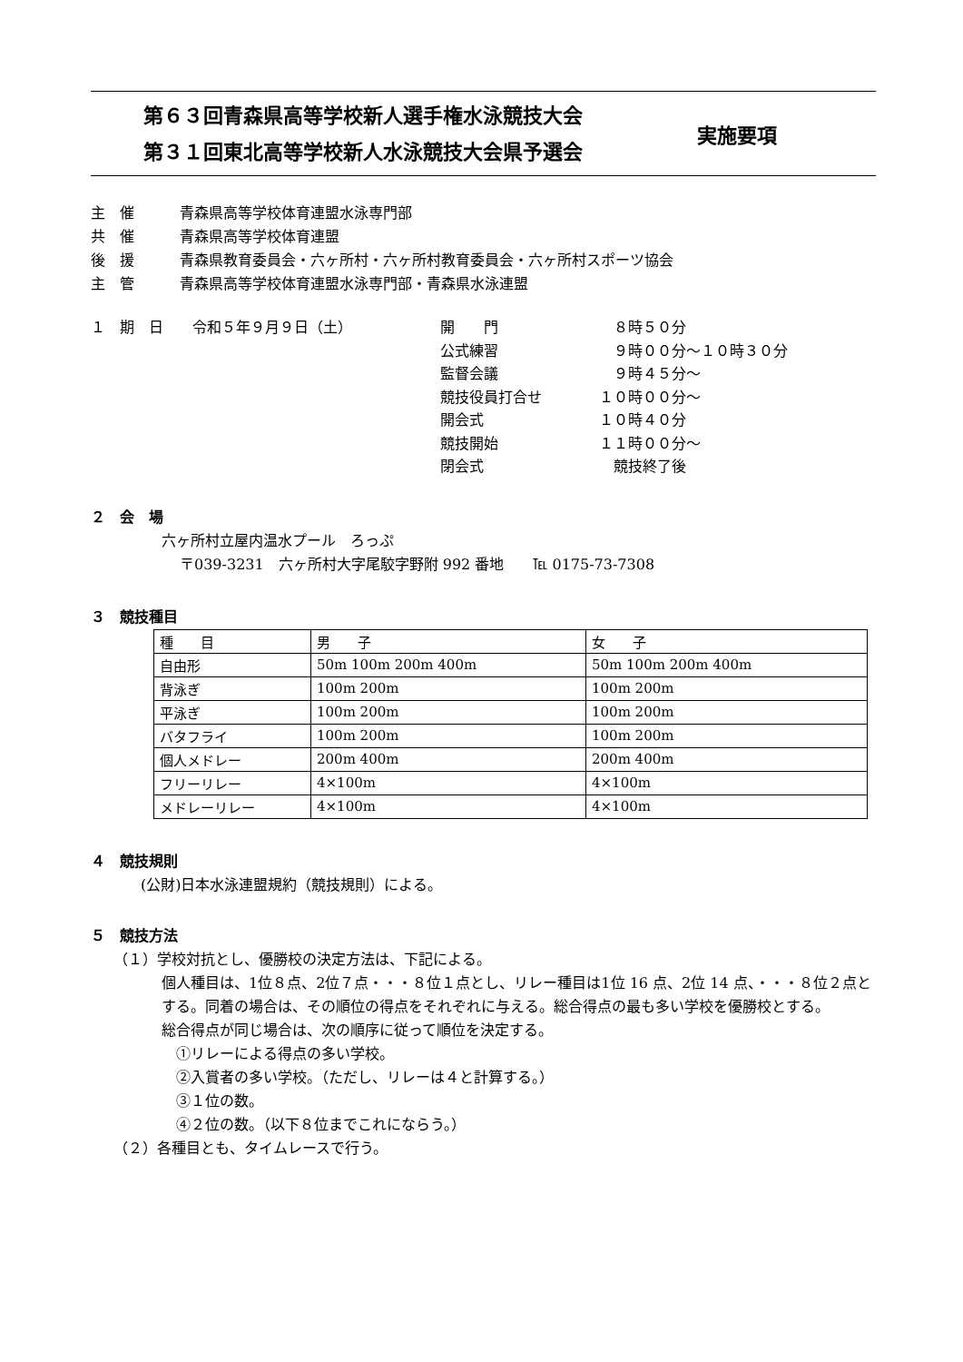第６３回青森県高等学校新人選手権水泳競技大会
第３１回東北高等学校新人水泳競技大会県予選会
実施要項
主　催 青森県高等学校体育連盟水泳専門部
共　催 青森県高等学校体育連盟
後　援 青森県教育委員会・六ヶ所村・六ヶ所村教育委員会・六ヶ所村スポーツ協会
主　管 青森県高等学校体育連盟水泳専門部・青森県水泳連盟
１　期　日　　令和５年９月９日（土） 開　　門
公式練習
監督会議
競技役員打合せ
開会式
競技開始
閉会式
　８時５０分
　９時００分～１０時３０分
　９時４５分～
１０時００分～
１０時４０分
１１時００分～
　競技終了後
２　会　場
六ヶ所村立屋内温水プール　ろっぷ
〒039-3231　六ヶ所村大字尾駮字野附 992 番地　　℡ 0175-73-7308
３　競技種目
| 種 目 | 男 子 | 女 子 |
| 自由形 | 50m 100m 200m 400m | 50m 100m 200m 400m |
| 背泳ぎ | 100m 200m | 100m 200m |
| 平泳ぎ | 100m 200m | 100m 200m |
| バタフライ | 100m 200m | 100m 200m |
| 個人メドレー | 200m 400m | 200m 400m |
| フリーリレー | 4×100m | 4×100m |
| メドレーリレー | 4×100m | 4×100m |
４　競技規則
(公財)日本水泳連盟規約（競技規則）による。
５　競技方法
（１）学校対抗とし、優勝校の決定方法は、下記による。
個人種目は、1位８点、2位７点・・・８位１点とし、リレー種目は1位 16 点、2位 14 点、・・・８位２点とする。同着の場合は、その順位の得点をそれぞれに与える。総合得点の最も多い学校を優勝校とする。
総合得点が同じ場合は、次の順序に従って順位を決定する。
　①リレーによる得点の多い学校。
　②入賞者の多い学校。（ただし、リレーは４と計算する。）
　③１位の数。
　④２位の数。（以下８位までこれにならう。）
（２）各種目とも、タイムレースで行う。